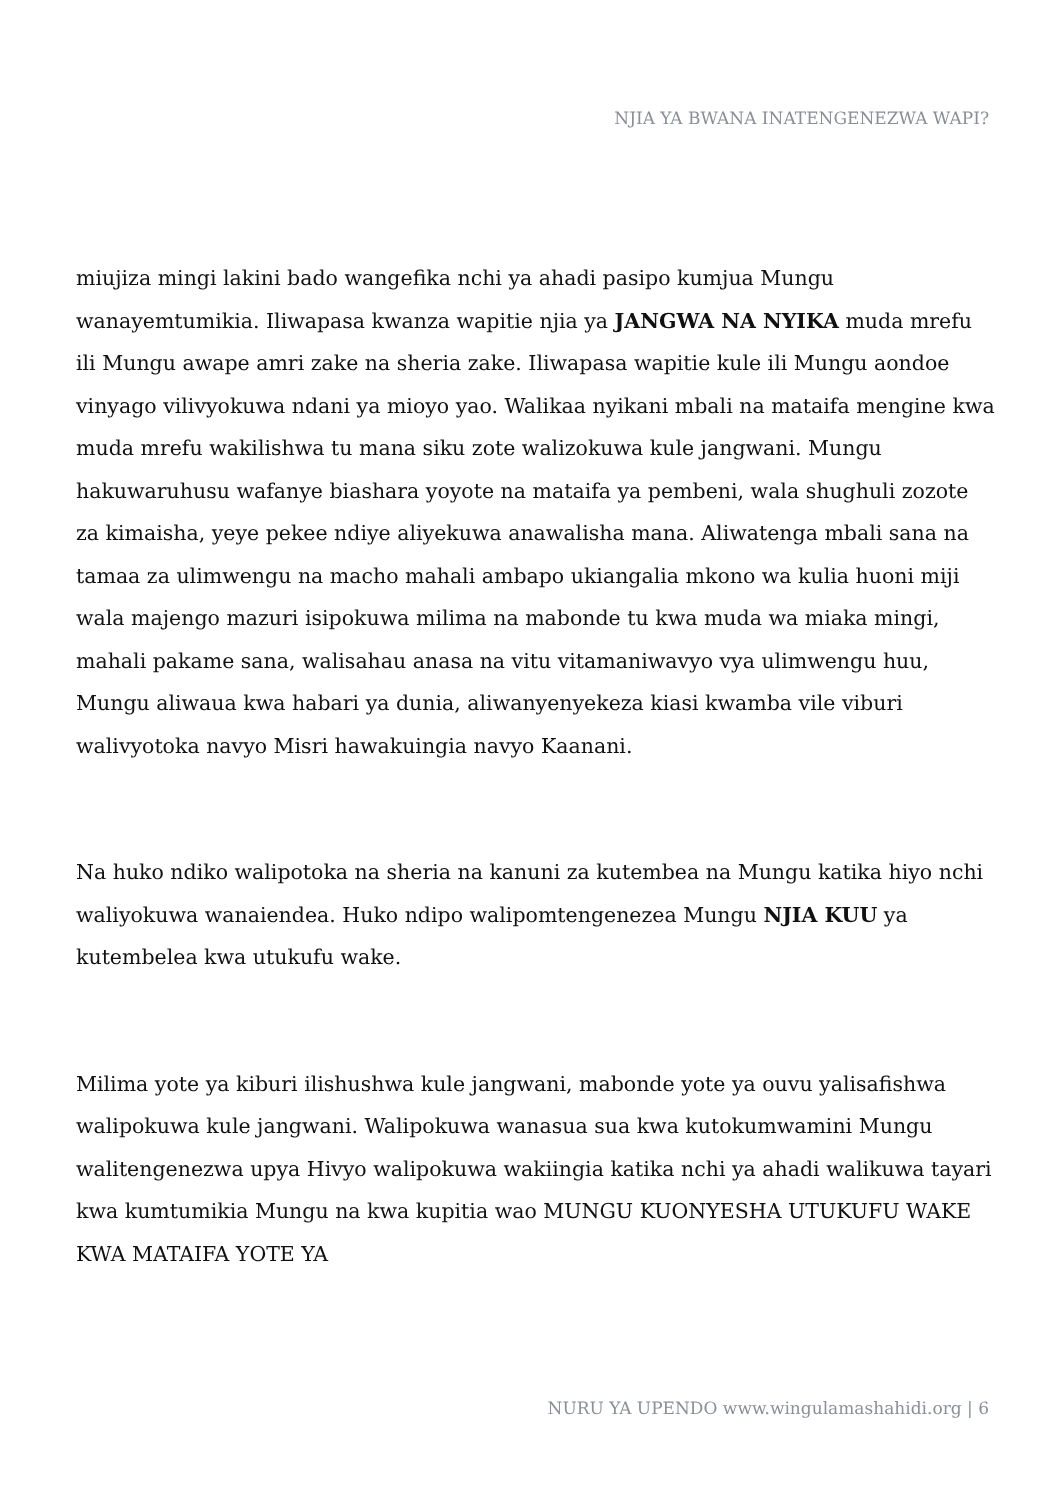NJIA YA BWANA INATENGENEZWA WAPI?
miujiza mingi lakini bado wangefika nchi ya ahadi pasipo kumjua Mungu wanayemtumikia. Iliwapasa kwanza wapitie njia ya JANGWA NA NYIKA muda mrefu ili Mungu awape amri zake na sheria zake. Iliwapasa wapitie kule ili Mungu aondoe vinyago vilivyokuwa ndani ya mioyo yao. Walikaa nyikani mbali na mataifa mengine kwa muda mrefu wakilishwa tu mana siku zote walizokuwa kule jangwani. Mungu hakuwaruhusu wafanye biashara yoyote na mataifa ya pembeni, wala shughuli zozote za kimaisha, yeye pekee ndiye aliyekuwa anawalisha mana. Aliwatenga mbali sana na tamaa za ulimwengu na macho mahali ambapo ukiangalia mkono wa kulia huoni miji wala majengo mazuri isipokuwa milima na mabonde tu kwa muda wa miaka mingi, mahali pakame sana, walisahau anasa na vitu vitamaniwavyo vya ulimwengu huu, Mungu aliwaua kwa habari ya dunia, aliwanyenyekeza kiasi kwamba vile viburi walivyotoka navyo Misri hawakuingia navyo Kaanani.
Na huko ndiko walipotoka na sheria na kanuni za kutembea na Mungu katika hiyo nchi waliyokuwa wanaiendea. Huko ndipo walipomtengenezea Mungu NJIA KUU ya kutembelea kwa utukufu wake.
Milima yote ya kiburi ilishushwa kule jangwani, mabonde yote ya ouvu yalisafishwa walipokuwa kule jangwani. Walipokuwa wanasua sua kwa kutokumwamini Mungu walitengenezwa upya Hivyo walipokuwa wakiingia katika nchi ya ahadi walikuwa tayari kwa kumtumikia Mungu na kwa kupitia wao MUNGU KUONYESHA UTUKUFU WAKE KWA MATAIFA YOTE YA
NURU YA UPENDO www.wingulamashahidi.org | 6